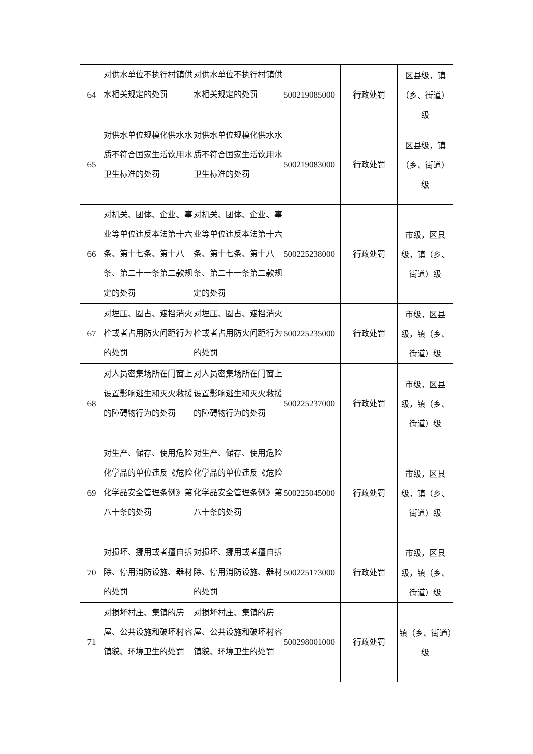| 64 | 对供水单位不执行村镇供水相关规定的处罚 | 对供水单位不执行村镇供水相关规定的处罚 | 500219085000 | 行政处罚 | 区县级，镇（乡、街道）级 |
| 65 | 对供水单位规模化供水水质不符合国家生活饮用水卫生标准的处罚 | 对供水单位规模化供水水质不符合国家生活饮用水卫生标准的处罚 | 500219083000 | 行政处罚 | 区县级，镇（乡、街道）级 |
| 66 | 对机关、团体、企业、事业等单位违反本法第十六条、第十七条、第十八条、第二十一条第二款规定的处罚 | 对机关、团体、企业、事业等单位违反本法第十六条、第十七条、第十八条、第二十一条第二款规定的处罚 | 500225238000 | 行政处罚 | 市级，区县级，镇（乡、街道）级 |
| 67 | 对埋压、圈占、遮挡消火栓或者占用防火间距行为的处罚 | 对埋压、圈占、遮挡消火栓或者占用防火间距行为的处罚 | 500225235000 | 行政处罚 | 市级，区县级，镇（乡、街道）级 |
| 68 | 对人员密集场所在门窗上设置影响逃生和灭火救援的障碍物行为的处罚 | 对人员密集场所在门窗上设置影响逃生和灭火救援的障碍物行为的处罚 | 500225237000 | 行政处罚 | 市级，区县级，镇（乡、街道）级 |
| 69 | 对生产、储存、使用危险化学品的单位违反《危险化学品安全管理条例》第八十条的处罚 | 对生产、储存、使用危险化学品的单位违反《危险化学品安全管理条例》第八十条的处罚 | 500225045000 | 行政处罚 | 市级，区县级，镇（乡、街道）级 |
| 70 | 对损坏、挪用或者擅自拆除、停用消防设施、器材的处罚 | 对损坏、挪用或者擅自拆除、停用消防设施、器材的处罚 | 500225173000 | 行政处罚 | 市级，区县级，镇（乡、街道）级 |
| 71 | 对损坏村庄、集镇的房屋、公共设施和破坏村容镇貌、环境卫生的处罚 | 对损坏村庄、集镇的房屋、公共设施和破坏村容镇貌、环境卫生的处罚 | 500298001000 | 行政处罚 | 镇（乡、街道）级 |